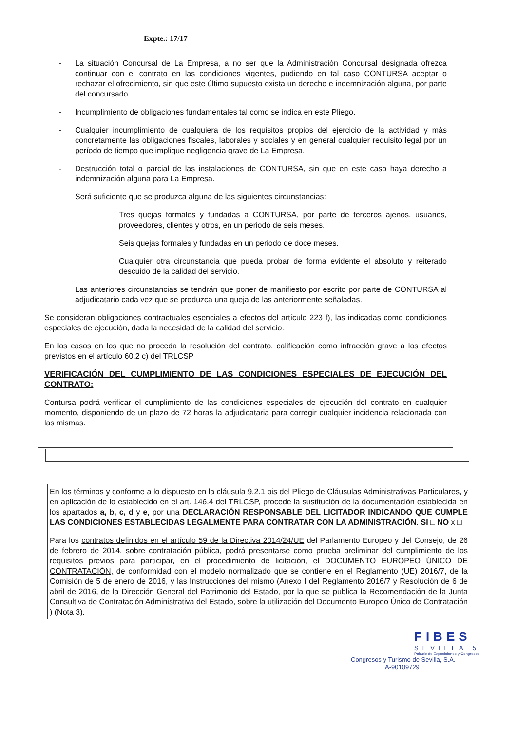Expte.: 17/17
- La situación Concursal de La Empresa, a no ser que la Administración Concursal designada ofrezca continuar con el contrato en las condiciones vigentes, pudiendo en tal caso CONTURSA aceptar o rechazar el ofrecimiento, sin que este último supuesto exista un derecho e indemnización alguna, por parte del concursado.
- Incumplimiento de obligaciones fundamentales tal como se indica en este Pliego.
- Cualquier incumplimiento de cualquiera de los requisitos propios del ejercicio de la actividad y más concretamente las obligaciones fiscales, laborales y sociales y en general cualquier requisito legal por un período de tiempo que implique negligencia grave de La Empresa.
- Destrucción total o parcial de las instalaciones de CONTURSA, sin que en este caso haya derecho a indemnización alguna para La Empresa.
Será suficiente que se produzca alguna de las siguientes circunstancias:
Tres quejas formales y fundadas a CONTURSA, por parte de terceros ajenos, usuarios, proveedores, clientes y otros, en un periodo de seis meses.
Seis quejas formales y fundadas en un periodo de doce meses.
Cualquier otra circunstancia que pueda probar de forma evidente el absoluto y reiterado descuido de la calidad del servicio.
Las anteriores circunstancias se tendrán que poner de manifiesto por escrito por parte de CONTURSA al adjudicatario cada vez que se produzca una queja de las anteriormente señaladas.
Se consideran obligaciones contractuales esenciales a efectos del artículo 223 f), las indicadas como condiciones especiales de ejecución, dada la necesidad de la calidad del servicio.
En los casos en los que no proceda la resolución del contrato, calificación como infracción grave a los efectos previstos en el artículo 60.2 c) del TRLCSP
VERIFICACIÓN DEL CUMPLIMIENTO DE LAS CONDICIONES ESPECIALES DE EJECUCIÓN DEL CONTRATO:
Contursa podrá verificar el cumplimiento de las condiciones especiales de ejecución del contrato en cualquier momento, disponiendo de un plazo de 72 horas la adjudicataria para corregir cualquier incidencia relacionada con las mismas.
En los términos y conforme a lo dispuesto en la cláusula 9.2.1 bis del Pliego de Cláusulas Administrativas Particulares, y en aplicación de lo establecido en el art. 146.4 del TRLCSP, procede la sustitución de la documentación establecida en los apartados a, b, c, d y e, por una DECLARACIÓN RESPONSABLE DEL LICITADOR INDICANDO QUE CUMPLE LAS CONDICIONES ESTABLECIDAS LEGALMENTE PARA CONTRATAR CON LA ADMINISTRACIÓN. SI □ NO x □
Para los contratos definidos en el artículo 59 de la Directiva 2014/24/UE del Parlamento Europeo y del Consejo, de 26 de febrero de 2014, sobre contratación pública, podrá presentarse como prueba preliminar del cumplimiento de los requisitos previos para participar, en el procedimiento de licitación, el DOCUMENTO EUROPEO ÚNICO DE CONTRATACIÓN, de conformidad con el modelo normalizado que se contiene en el Reglamento (UE) 2016/7, de la Comisión de 5 de enero de 2016, y las Instrucciones del mismo (Anexo I del Reglamento 2016/7 y Resolución de 6 de abril de 2016, de la Dirección General del Patrimonio del Estado, por la que se publica la Recomendación de la Junta Consultiva de Contratación Administrativa del Estado, sobre la utilización del Documento Europeo Único de Contratación ) (Nota 3).
FIBES
SEVILLA 5
Palacio de Exposiciones y Congresos
Congresos y Turismo de Sevilla, S.A.
A-90109729